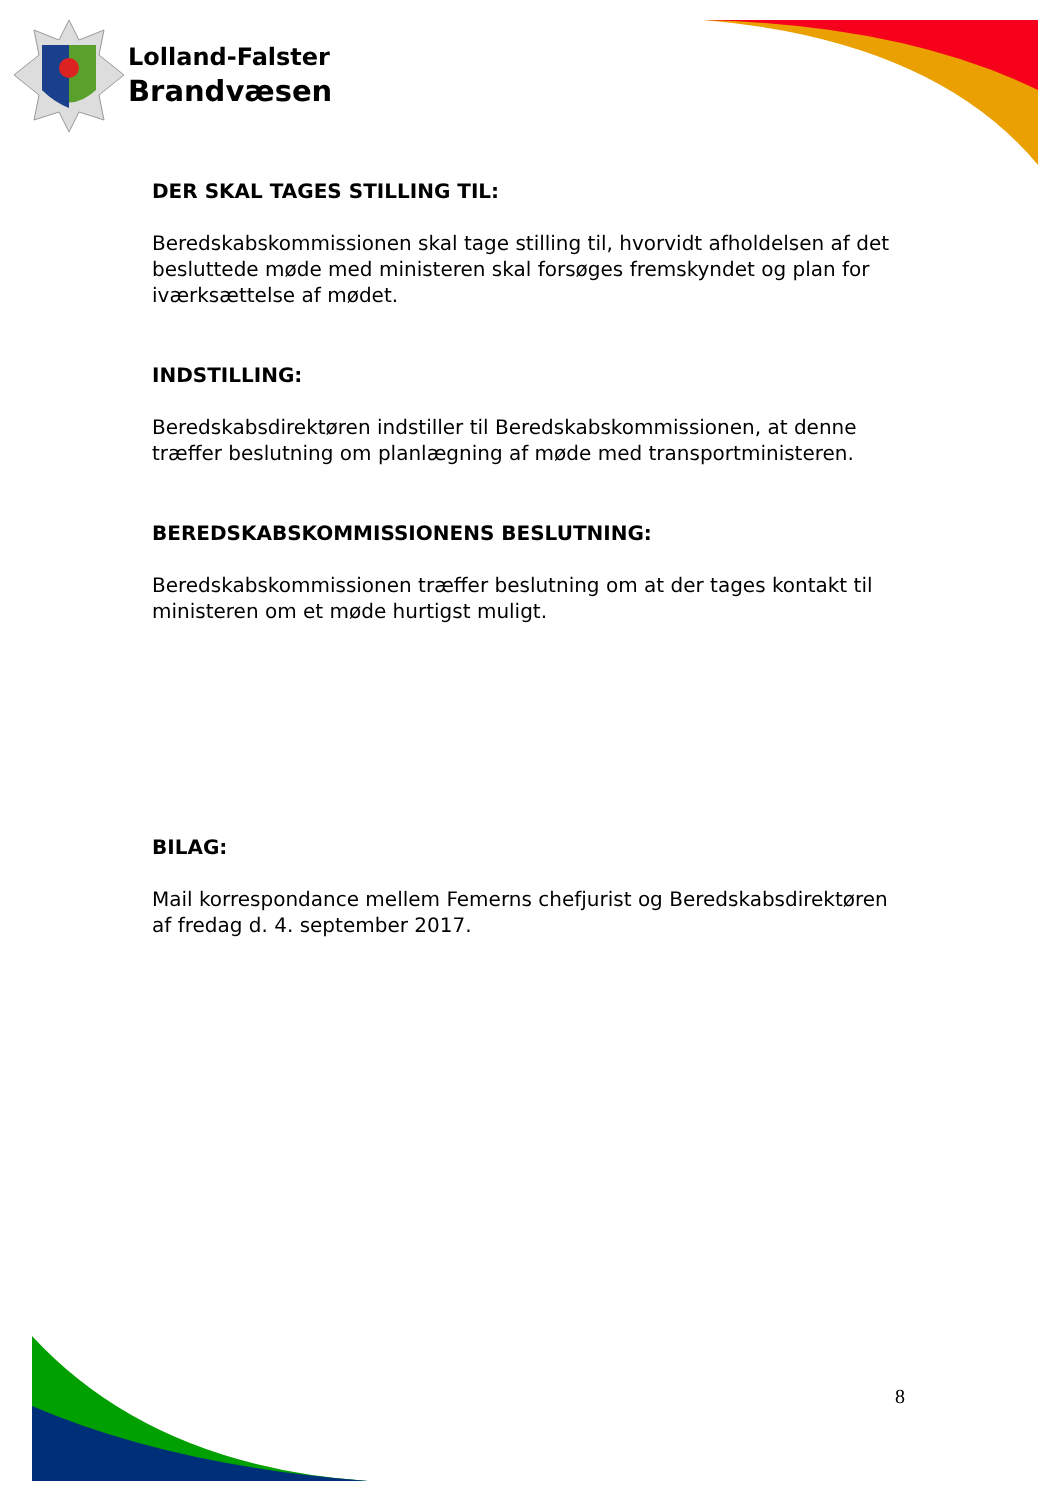Lolland-Falster
Brandvæsen
DER SKAL TAGES STILLING TIL:
Beredskabskommissionen skal tage stilling til, hvorvidt afholdelsen af det besluttede møde med ministeren skal forsøges fremskyndet og plan for iværksættelse af mødet.
INDSTILLING:
Beredskabsdirektøren indstiller til Beredskabskommissionen, at denne træffer beslutning om planlægning af møde med transportministeren.
BEREDSKABSKOMMISSIONENS BESLUTNING:
Beredskabskommissionen træffer beslutning om at der tages kontakt til ministeren om et møde hurtigst muligt.
BILAG:
Mail korrespondance mellem Femerns chefjurist og Beredskabsdirektøren af fredag d. 4. september 2017.
8